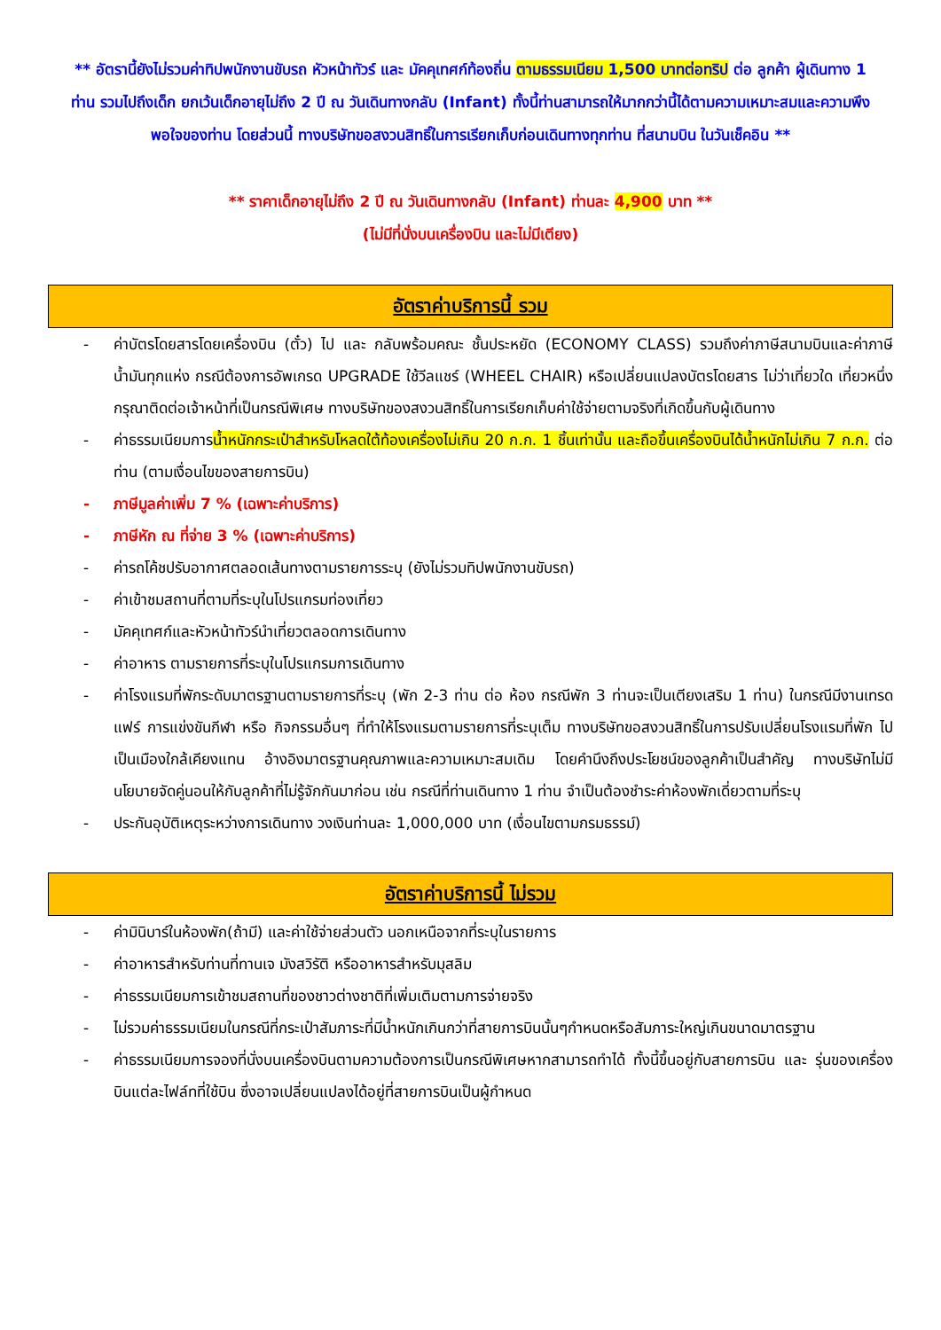** อัตรานี้ยังไม่รวมค่าทิปพนักงานขับรถ หัวหน้าทัวร์ และ มัคคุเทศก์ท้องถิ่น ตามธรรมเนียม 1,500 บาทต่อทริป ต่อ ลูกค้า ผู้เดินทาง 1 ท่าน รวมไปถึงเด็ก ยกเว้นเด็กอายุไม่ถึง 2 ปี ณ วันเดินทางกลับ (Infant) ทั้งนี้ท่านสามารถให้มากกว่านี้ได้ตามความเหมาะสมและความพึงพอใจของท่าน โดยส่วนนี้ ทางบริษัทขอสงวนสิทธิ์ในการเรียกเก็บก่อนเดินทางทุกท่าน ที่สนามบิน ในวันเช็คอิน **
** ราคาเด็กอายุไม่ถึง 2 ปี ณ วันเดินทางกลับ (Infant) ท่านละ 4,900 บาท **
(ไม่มีที่นั่งบนเครื่องบิน และไม่มีเตียง)
อัตราค่าบริการนี้ รวม
- ค่าบัตรโดยสารโดยเครื่องบิน (ตั๋ว) ไป และ กลับพร้อมคณะ ชั้นประหยัด (ECONOMY CLASS) รวมถึงค่าภาษีสนามบินและค่าภาษีน้ำมันทุกแห่ง กรณีต้องการอัพเกรด UPGRADE ใช้วีลแชร์ (WHEEL CHAIR) หรือเปลี่ยนแปลงบัตรโดยสาร ไม่ว่าเที่ยวใด เที่ยวหนึ่ง กรุณาติดต่อเจ้าหน้าที่เป็นกรณีพิเศษ ทางบริษัทของสงวนสิทธิ์ในการเรียกเก็บค่าใช้จ่ายตามจริงที่เกิดขึ้นกับผู้เดินทาง
- ค่าธรรมเนียมการน้ำหนักกระเป๋าสำหรับโหลดใต้ท้องเครื่องไม่เกิน 20 ก.ก. 1 ชิ้นเท่านั้น และถือขึ้นเครื่องบินได้น้ำหนักไม่เกิน 7 ก.ก. ต่อท่าน (ตามเงื่อนไขของสายการบิน)
- ภาษีมูลค่าเพิ่ม 7 % (เฉพาะค่าบริการ)
- ภาษีหัก ณ ที่จ่าย 3 % (เฉพาะค่าบริการ)
- ค่ารถโค้ชปรับอากาศตลอดเส้นทางตามรายการระบุ (ยังไม่รวมทิปพนักงานขับรถ)
- ค่าเข้าชมสถานที่ตามที่ระบุในโปรแกรมท่องเที่ยว
- มัคคุเทศก์และหัวหน้าทัวร์นำเที่ยวตลอดการเดินทาง
- ค่าอาหาร ตามรายการที่ระบุในโปรแกรมการเดินทาง
- ค่าโรงแรมที่พักระดับมาตรฐานตามรายการที่ระบุ (พัก 2-3 ท่าน ต่อ ห้อง กรณีพัก 3 ท่านจะเป็นเตียงเสริม 1 ท่าน) ในกรณีมีงานเทรดแฟร์ การแข่งขันกีฬา หรือ กิจกรรมอื่นๆ ที่ทำให้โรงแรมตามรายการที่ระบุเต็ม ทางบริษัทขอสงวนสิทธิ์ในการปรับเปลี่ยนโรงแรมที่พัก ไปเป็นเมืองใกล้เคียงแทน อ้างอิงมาตรฐานคุณภาพและความเหมาะสมเดิม โดยคำนึงถึงประโยชน์ของลูกค้าเป็นสำคัญ ทางบริษัทไม่มีนโยบายจัดคู่นอนให้กับลูกค้าที่ไม่รู้จักกันมาก่อน เช่น กรณีที่ท่านเดินทาง 1 ท่าน จำเป็นต้องชำระค่าห้องพักเดี่ยวตามที่ระบุ
- ประกันอุบัติเหตุระหว่างการเดินทาง วงเงินท่านละ 1,000,000 บาท (เงื่อนไขตามกรมธรรม์)
อัตราค่าบริการนี้ ไม่รวม
- ค่ามินิบาร์ในห้องพัก(ถ้ามี) และค่าใช้จ่ายส่วนตัว นอกเหนือจากที่ระบุในรายการ
- ค่าอาหารสำหรับท่านที่ทานเจ มังสวิรัติ หรืออาหารสำหรับมุสลิม
- ค่าธรรมเนียมการเข้าชมสถานที่ของชาวต่างชาติที่เพิ่มเติมตามการจ่ายจริง
- ไม่รวมค่าธรรมเนียมในกรณีที่กระเป๋าสัมภาระที่มีน้ำหนักเกินกว่าที่สายการบินนั้นๆกำหนดหรือสัมภาระใหญ่เกินขนาดมาตรฐาน
- ค่าธรรมเนียมการจองที่นั่งบนเครื่องบินตามความต้องการเป็นกรณีพิเศษหากสามารถทำได้ ทั้งนี้ขึ้นอยู่กับสายการบิน และ รุ่นของเครื่องบินแต่ละไฟล์ทที่ใช้บิน ซึ่งอาจเปลี่ยนแปลงได้อยู่ที่สายการบินเป็นผู้กำหนด